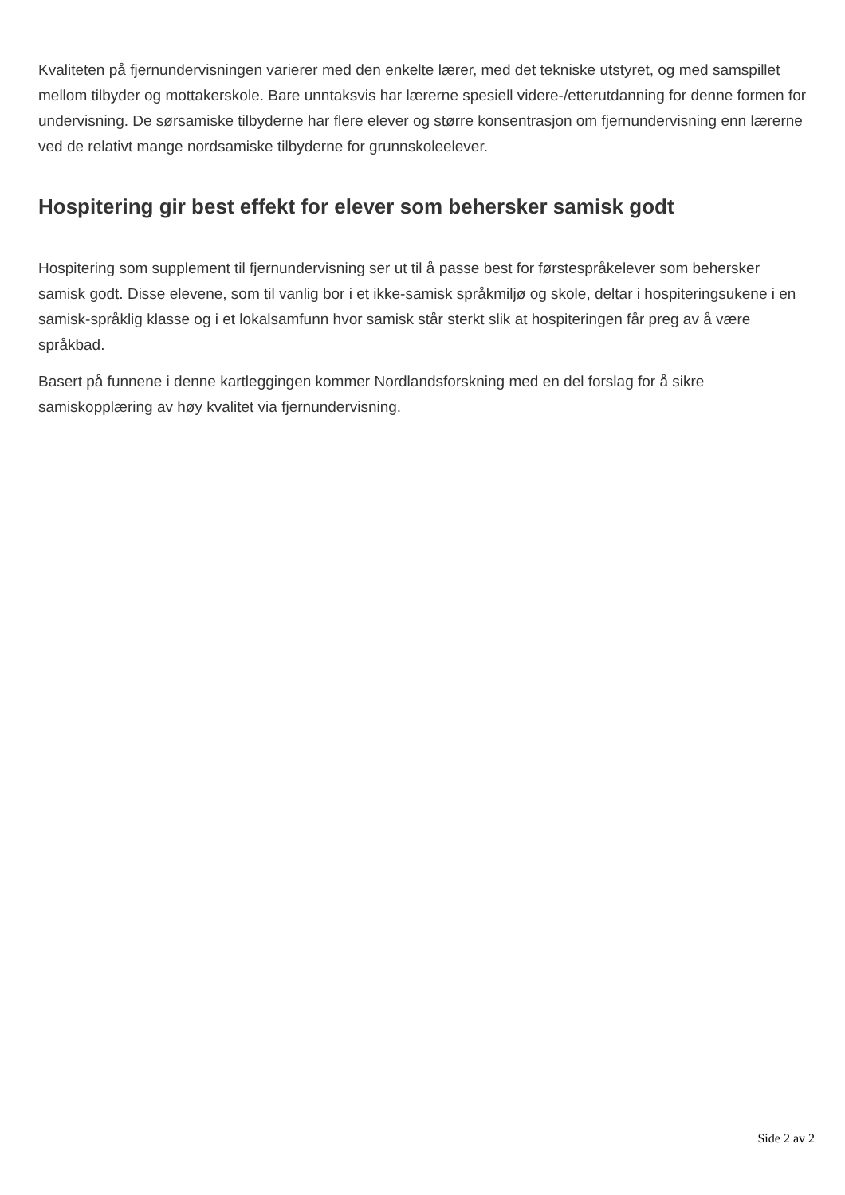Kvaliteten på fjernundervisningen varierer med den enkelte lærer, med det tekniske utstyret, og med samspillet mellom tilbyder og mottakerskole. Bare unntaksvis har lærerne spesiell videre-/etterutdanning for denne formen for undervisning. De sørsamiske tilbyderne har flere elever og større konsentrasjon om fjernundervisning enn lærerne ved de relativt mange nordsamiske tilbyderne for grunnskoleelever.
Hospitering gir best effekt for elever som behersker samisk godt
Hospitering som supplement til fjernundervisning ser ut til å passe best for førstespråkelever som behersker samisk godt. Disse elevene, som til vanlig bor i et ikke-samisk språkmiljø og skole, deltar i hospiteringsukene i en samisk-språklig klasse og i et lokalsamfunn hvor samisk står sterkt slik at hospiteringen får preg av å være språkbad.
Basert på funnene i denne kartleggingen kommer Nordlandsforskning med en del forslag for å sikre samiskopplæring av høy kvalitet via fjernundervisning.
Side 2 av 2